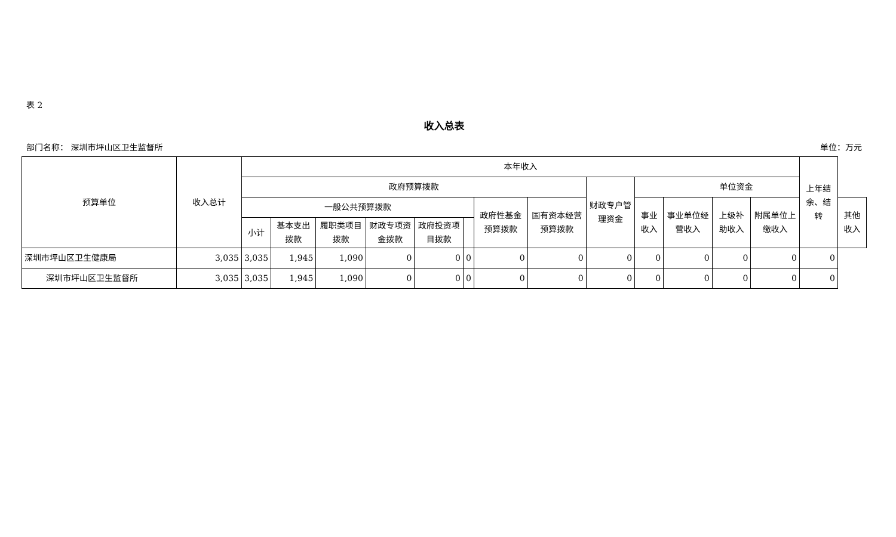表 2
收入总表
部门名称： 深圳市坪山区卫生监督所 单位：万元
| 预算单位 | 收入总计 | 本年收入 | | | | | | | | | | | | | 上年结余、结转 | |
| --- | --- | --- | --- | --- | --- | --- | --- | --- | --- | --- | --- | --- | --- | --- | --- | --- |
| | | 政府预算拨款 | | | | | | | | 财政专户管理资金 | 单位资金 | | | | | |
| | | 一般公共预算拨款 | | | | | | 政府性基金预算拨款 | 国有资本经营预算拨款 | | 事业收入 | 事业单位经营收入 | 上级补助收入 | 附属单位上缴收入 | | 其他收入 |
| | | 小计 | 基本支出拨款 | 履职类项目拨款 | 财政专项资金拨款 | 政府投资项目拨款 | | | | | | | | | | |
| 深圳市坪山区卫生健康局 | 3,035 | 3,035 | 1,945 | 1,090 | 0 | 0 | 0 | 0 | 0 | 0 | 0 | 0 | 0 | 0 | 0 | |
| 深圳市坪山区卫生监督所 | 3,035 | 3,035 | 1,945 | 1,090 | 0 | 0 | 0 | 0 | 0 | 0 | 0 | 0 | 0 | 0 | 0 | |